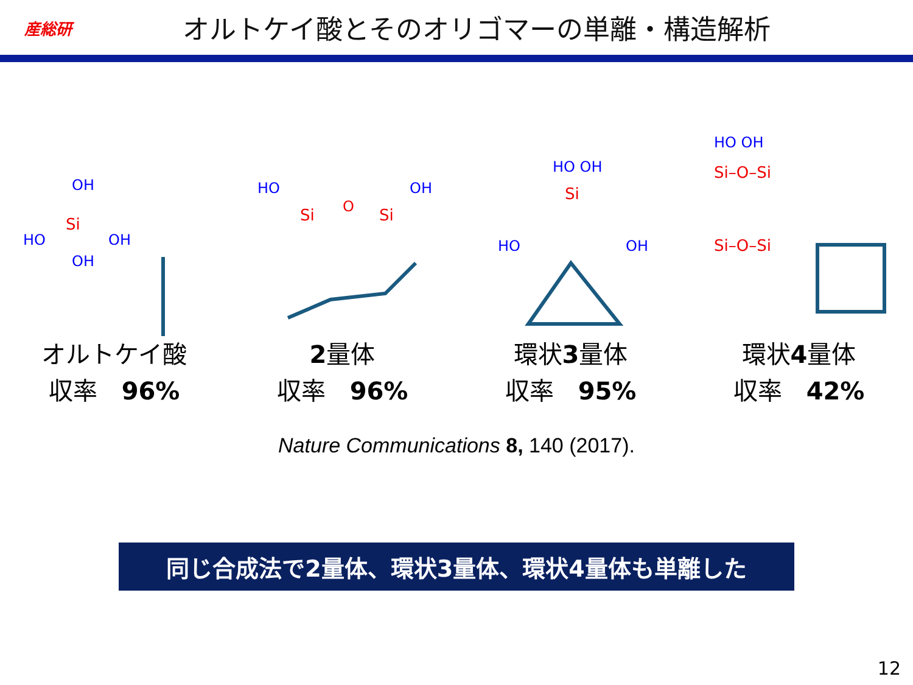産総研
オルトケイ酸とそのオリゴマーの単離・構造解析
OH
Si
HO
OH
OH
HO
Si
O
Si
OH
HO OH
Si
HO
OH
HO OH
Si–O–Si
Si–O–Si
オルトケイ酸
収率　96%
2量体
収率　96%
環状3量体
収率　95%
環状4量体
収率　42%
Nature Communications 8, 140 (2017).
同じ合成法で2量体、環状3量体、環状4量体も単離した
12